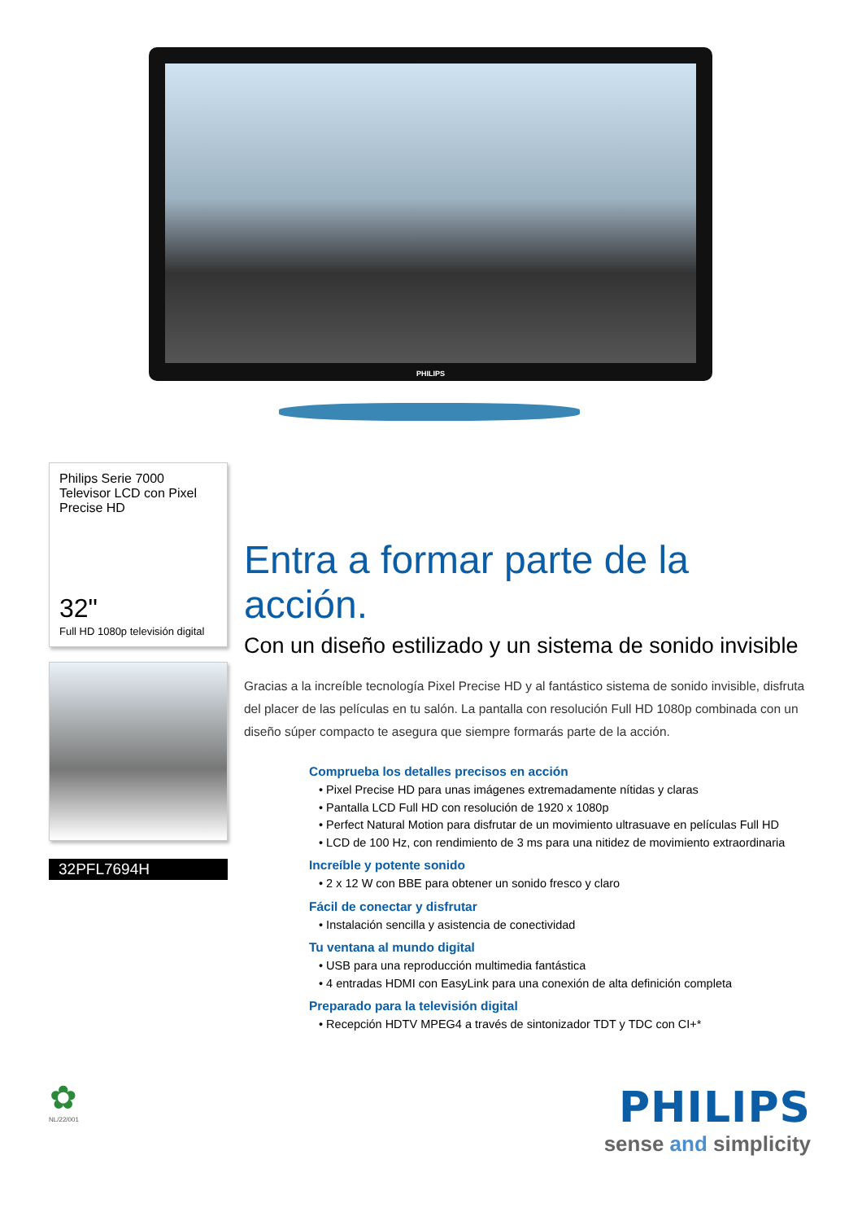PHILIPS
Philips Serie 7000
Televisor LCD con Pixel
Precise HD
32"
Full HD 1080p televisión digital
32PFL7694H
Entra a formar parte de la acción.
Con un diseño estilizado y un sistema de sonido invisible
Gracias a la increíble tecnología Pixel Precise HD y al fantástico sistema de sonido invisible, disfruta del placer de las películas en tu salón. La pantalla con resolución Full HD 1080p combinada con un diseño súper compacto te asegura que siempre formarás parte de la acción.
Comprueba los detalles precisos en acción
• Pixel Precise HD para unas imágenes extremadamente nítidas y claras
• Pantalla LCD Full HD con resolución de 1920 x 1080p
• Perfect Natural Motion para disfrutar de un movimiento ultrasuave en películas Full HD
• LCD de 100 Hz, con rendimiento de 3 ms para una nitidez de movimiento extraordinaria
Increíble y potente sonido
• 2 x 12 W con BBE para obtener un sonido fresco y claro
Fácil de conectar y disfrutar
• Instalación sencilla y asistencia de conectividad
Tu ventana al mundo digital
• USB para una reproducción multimedia fantástica
• 4 entradas HDMI con EasyLink para una conexión de alta definición completa
Preparado para la televisión digital
• Recepción HDTV MPEG4 a través de sintonizador TDT y TDC con CI+*
✿
NL/22/001
PHILIPS
sense and simplicity